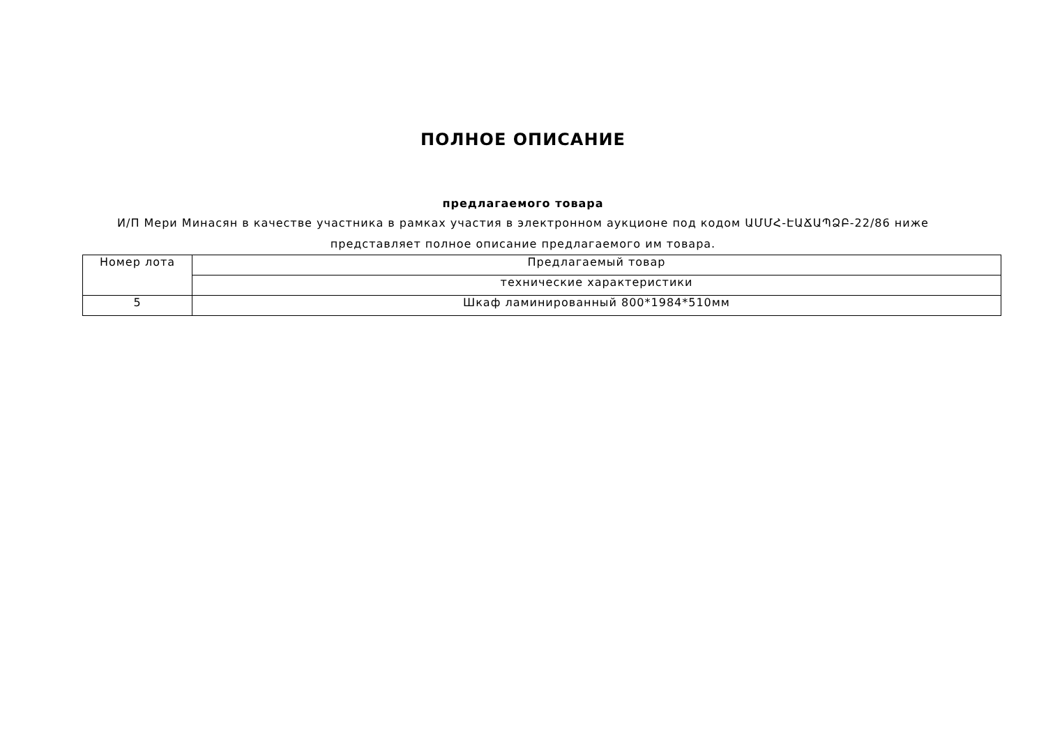ПОЛНОЕ ОПИСАНИЕ
предлагаемого товара
И/П Мери Минасян в качестве участника в рамках участия в электронном аукционе под кодом ԱՄՄՀ-ԷԱՃԱՊՁԲ-22/86 ниже представляет полное описание предлагаемого им товара.
| Номер лота | Предлагаемый товар |
| | технические характеристики |
| 5 | Шкаф ламинированный 800*1984*510мм |